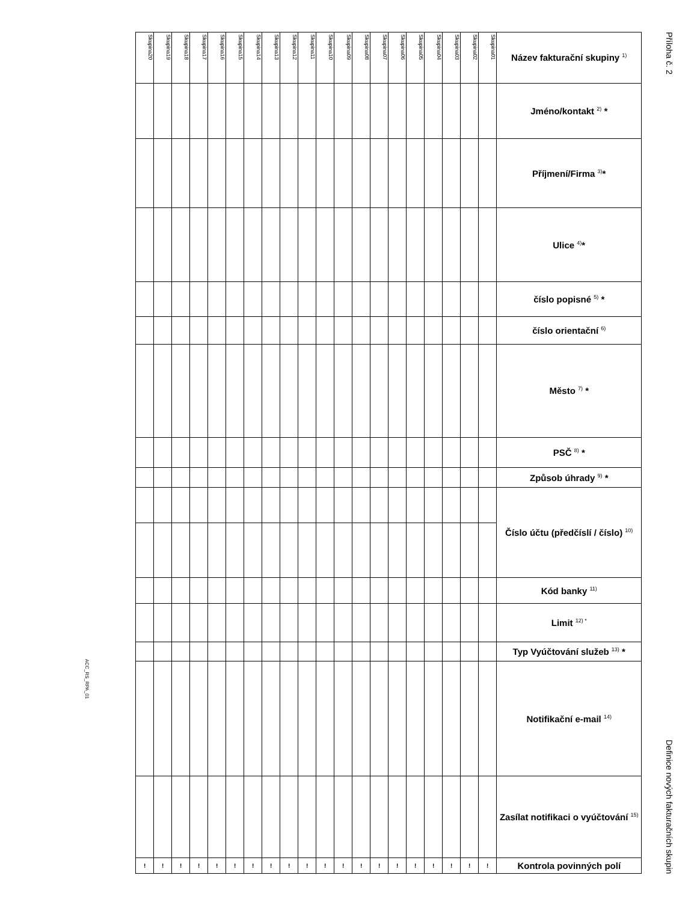ACC_RS_RPA_01
| Skupina20 | Skupina19 | Skupina18 | Skupina17 | Skupina16 | Skupina15 | Skupina14 | Skupina13 | Skupina12 | Skupina11 | Skupina10 | Skupina09 | Skupina08 | Skupina07 | Skupina06 | Skupina05 | Skupina04 | Skupina03 | Skupina02 | Skupina01 | Název fakturační skupiny <sup>1)</sup> |
| | | | | | | | | | | | | | | | | | | | | Jméno/kontakt <sup>2)</sup> * |
| | | | | | | | | | | | | | | | | | | | | Příjmení/Firma <sup>3)</sup>* |
| | | | | | | | | | | | | | | | | | | | | Ulice <sup>4)</sup>* |
| | | | | | | | | | | | | | | | | | | | | číslo popisné <sup>5)</sup> * |
| | | | | | | | | | | | | | | | | | | | | číslo orientační <sup>6)</sup> |
| | | | | | | | | | | | | | | | | | | | | Město <sup>7)</sup> * |
| | | | | | | | | | | | | | | | | | | | | PSČ <sup>8)</sup> * |
| | | | | | | | | | | | | | | | | | | | | Způsob úhrady <sup>9)</sup> * |
| | | | | | | | | | | | | | | | | | | | | Číslo účtu (předčíslí / číslo) <sup>10)</sup> |
| | | | | | | | | | | | | | | | | | | | | Kód banky <sup>11)</sup> |
| | | | | | | | | | | | | | | | | | | | | Limit <sup>12) *</sup> |
| | | | | | | | | | | | | | | | | | | | | Typ Vyúčtování služeb <sup>13)</sup> * |
| | | | | | | | | | | | | | | | | | | | | Notifikační e-mail <sup>14)</sup> |
| | | | | | | | | | | | | | | | | | | | | Zasílat notifikaci o vyúčtování <sup>15)</sup> |
| ! | ! | ! | ! | ! | ! | ! | ! | ! | ! | ! | ! | ! | ! | ! | ! | ! | ! | ! | ! | Kontrola povinných polí |
Příloha č. 2
Definice nových fakturačních skupin